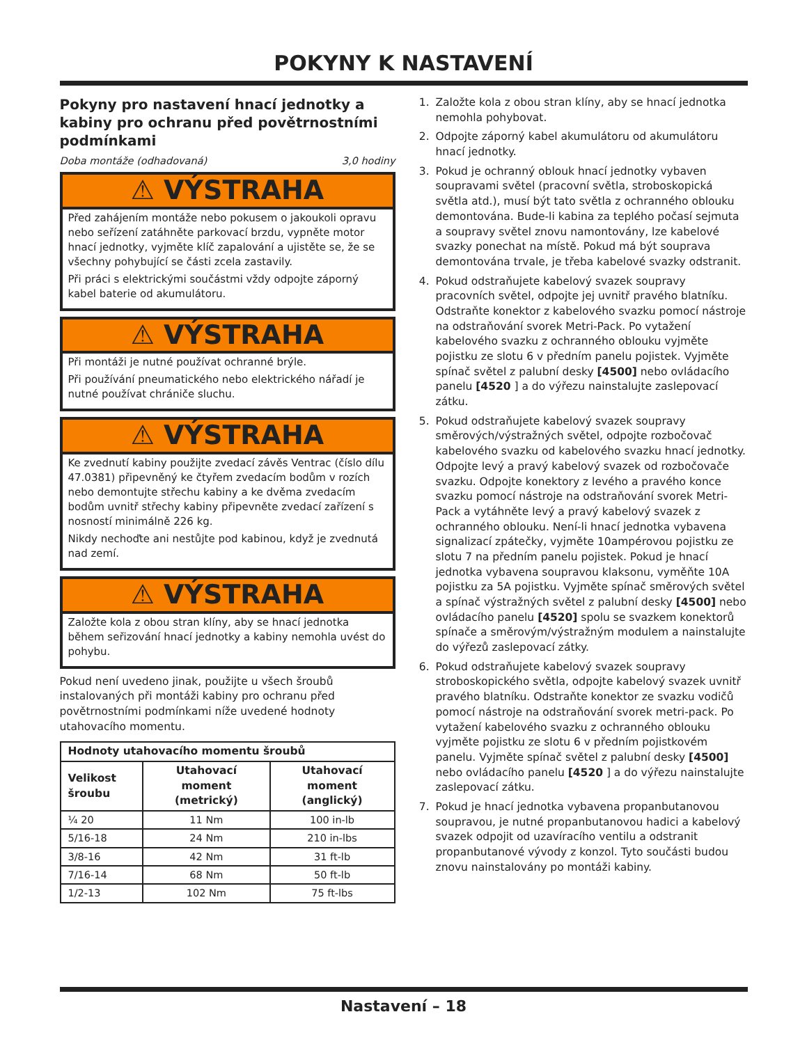POKYNY K NASTAVENÍ
Pokyny pro nastavení hnací jednotky a kabiny pro ochranu před povětrnostními podmínkami
Doba montáže (odhadovaná) 3,0 hodiny
⚠ VÝSTRAHA
Před zahájením montáže nebo pokusem o jakoukoli opravu nebo seřízení zatáhněte parkovací brzdu, vypněte motor hnací jednotky, vyjměte klíč zapalování a ujistěte se, že se všechny pohybující se části zcela zastavily.
Při práci s elektrickými součástmi vždy odpojte záporný kabel baterie od akumulátoru.
⚠ VÝSTRAHA
Při montáži je nutné používat ochranné brýle.
Při používání pneumatického nebo elektrického nářadí je nutné používat chrániče sluchu.
⚠ VÝSTRAHA
Ke zvednutí kabiny použijte zvedací závěs Ventrac (číslo dílu 47.0381) připevněný ke čtyřem zvedacím bodům v rozích nebo demontujte střechu kabiny a ke dvěma zvedacím bodům uvnitř střechy kabiny připevněte zvedací zařízení s nosností minimálně 226 kg.
Nikdy nechoďte ani nestůjte pod kabinou, když je zvednutá nad zemí.
⚠ VÝSTRAHA
Založte kola z obou stran klíny, aby se hnací jednotka během seřizování hnací jednotky a kabiny nemohla uvést do pohybu.
Pokud není uvedeno jinak, použijte u všech šroubů instalovaných při montáži kabiny pro ochranu před povětrnostními podmínkami níže uvedené hodnoty utahovacího momentu.
| Hodnoty utahovacího momentu šroubů | | |
| --- | --- | --- |
| Velikost šroubu | Utahovací moment (metrický) | Utahovací moment (anglický) |
| ¼ 20 | 11 Nm | 100 in-lb |
| 5/16-18 | 24 Nm | 210 in-lbs |
| 3/8-16 | 42 Nm | 31 ft-lb |
| 7/16-14 | 68 Nm | 50 ft-lb |
| 1/2-13 | 102 Nm | 75 ft-lbs |
1. Založte kola z obou stran klíny, aby se hnací jednotka nemohla pohybovat.
2. Odpojte záporný kabel akumulátoru od akumulátoru hnací jednotky.
3. Pokud je ochranný oblouk hnací jednotky vybaven soupravami světel (pracovní světla, stroboskopická světla atd.), musí být tato světla z ochranného oblouku demontována. Bude-li kabina za teplého počasí sejmuta a soupravy světel znovu namontovány, lze kabelové svazky ponechat na místě. Pokud má být souprava demontována trvale, je třeba kabelové svazky odstranit.
4. Pokud odstraňujete kabelový svazek soupravy pracovních světel, odpojte jej uvnitř pravého blatníku. Odstraňte konektor z kabelového svazku pomocí nástroje na odstraňování svorek Metri-Pack. Po vytažení kabelového svazku z ochranného oblouku vyjměte pojistku ze slotu 6 v předním panelu pojistek. Vyjměte spínač světel z palubní desky [4500] nebo ovládacího panelu [4520 ] a do výřezu nainstalujte zaslepovací zátku.
5. Pokud odstraňujete kabelový svazek soupravy směrových/výstražných světel, odpojte rozbočovač kabelového svazku od kabelového svazku hnací jednotky. Odpojte levý a pravý kabelový svazek od rozbočovače svazku. Odpojte konektory z levého a pravého konce svazku pomocí nástroje na odstraňování svorek Metri-Pack a vytáhněte levý a pravý kabelový svazek z ochranného oblouku. Není-li hnací jednotka vybavena signalizací zpátečky, vyjměte 10ampérovou pojistku ze slotu 7 na předním panelu pojistek. Pokud je hnací jednotka vybavena soupravou klaksonu, vyměňte 10A pojistku za 5A pojistku. Vyjměte spínač směrových světel a spínač výstražných světel z palubní desky [4500] nebo ovládacího panelu [4520] spolu se svazkem konektorů spínače a směrovým/výstražným modulem a nainstalujte do výřezů zaslepovací zátky.
6. Pokud odstraňujete kabelový svazek soupravy stroboskopického světla, odpojte kabelový svazek uvnitř pravého blatníku. Odstraňte konektor ze svazku vodičů pomocí nástroje na odstraňování svorek metri-pack. Po vytažení kabelového svazku z ochranného oblouku vyjměte pojistku ze slotu 6 v předním pojistkovém panelu. Vyjměte spínač světel z palubní desky [4500] nebo ovládacího panelu [4520 ] a do výřezu nainstalujte zaslepovací zátku.
7. Pokud je hnací jednotka vybavena propanbutanovou soupravou, je nutné propanbutanovou hadici a kabelový svazek odpojit od uzavíracího ventilu a odstranit propanbutanové vývody z konzol. Tyto součásti budou znovu nainstalovány po montáži kabiny.
Nastavení – 18